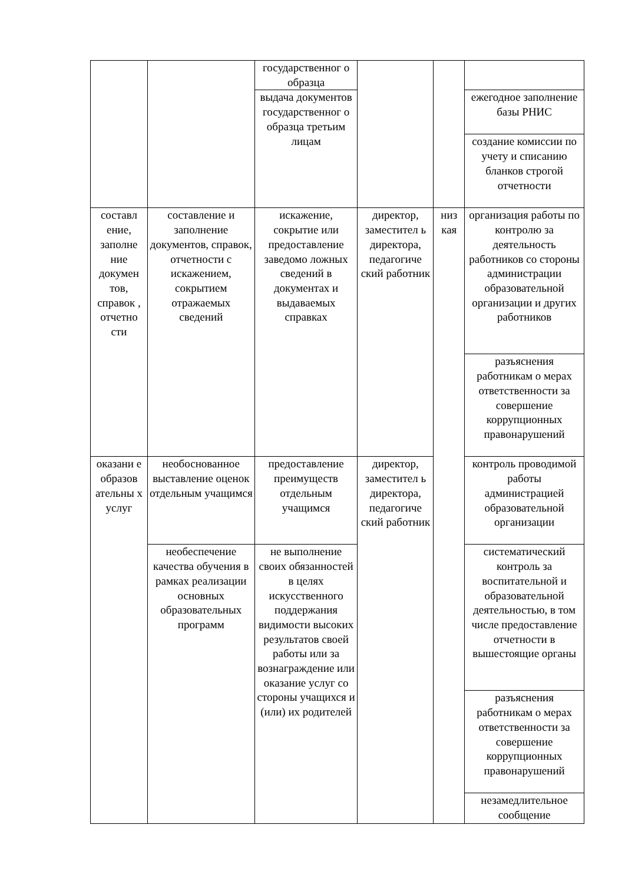| | | государственног о образца | | | |
| | | выдача документов государственног о образца третьим лицам | | | ежегодное заполнение базы РНИС |
| | | | | | создание комиссии по учету и списанию бланков строгой отчетности |
| составл ение, заполне ние докумен тов, справок , отчетно сти | составление и заполнение документов, справок, отчетности с искажением, сокрытием отражаемых сведений | искажение, сокрытие или предоставление заведомо ложных сведений в документах и выдаваемых справках | директор, заместител ь директора, педагогиче ский работник | низ кая | организация работы по контролю за деятельность работников со стороны администрации образовательной организации и других работников |
| | | | | | разъяснения работникам о мерах ответственности за совершение коррупционных правонарушений |
| оказани е образов ательны х услуг | необоснованное выставление оценок отдельным учащимся | предоставление преимуществ отдельным учащимся | директор, заместител ь директора, педагогиче ский работник | | контроль проводимой работы администрацией образовательной организации |
| | необеспечение качества обучения в рамках реализации основных образовательных программ | не выполнение своих обязанностей в целях искусственного поддержания видимости высоких результатов своей работы или за вознаграждение или оказание услуг со стороны учащихся и (или) их родителей | | | систематический контроль за воспитательной и образовательной деятельностью, в том числе предоставление отчетности в вышестоящие органы |
| | | | | | разъяснения работникам о мерах ответственности за совершение коррупционных правонарушений |
| | | | | | незамедлительное сообщение |